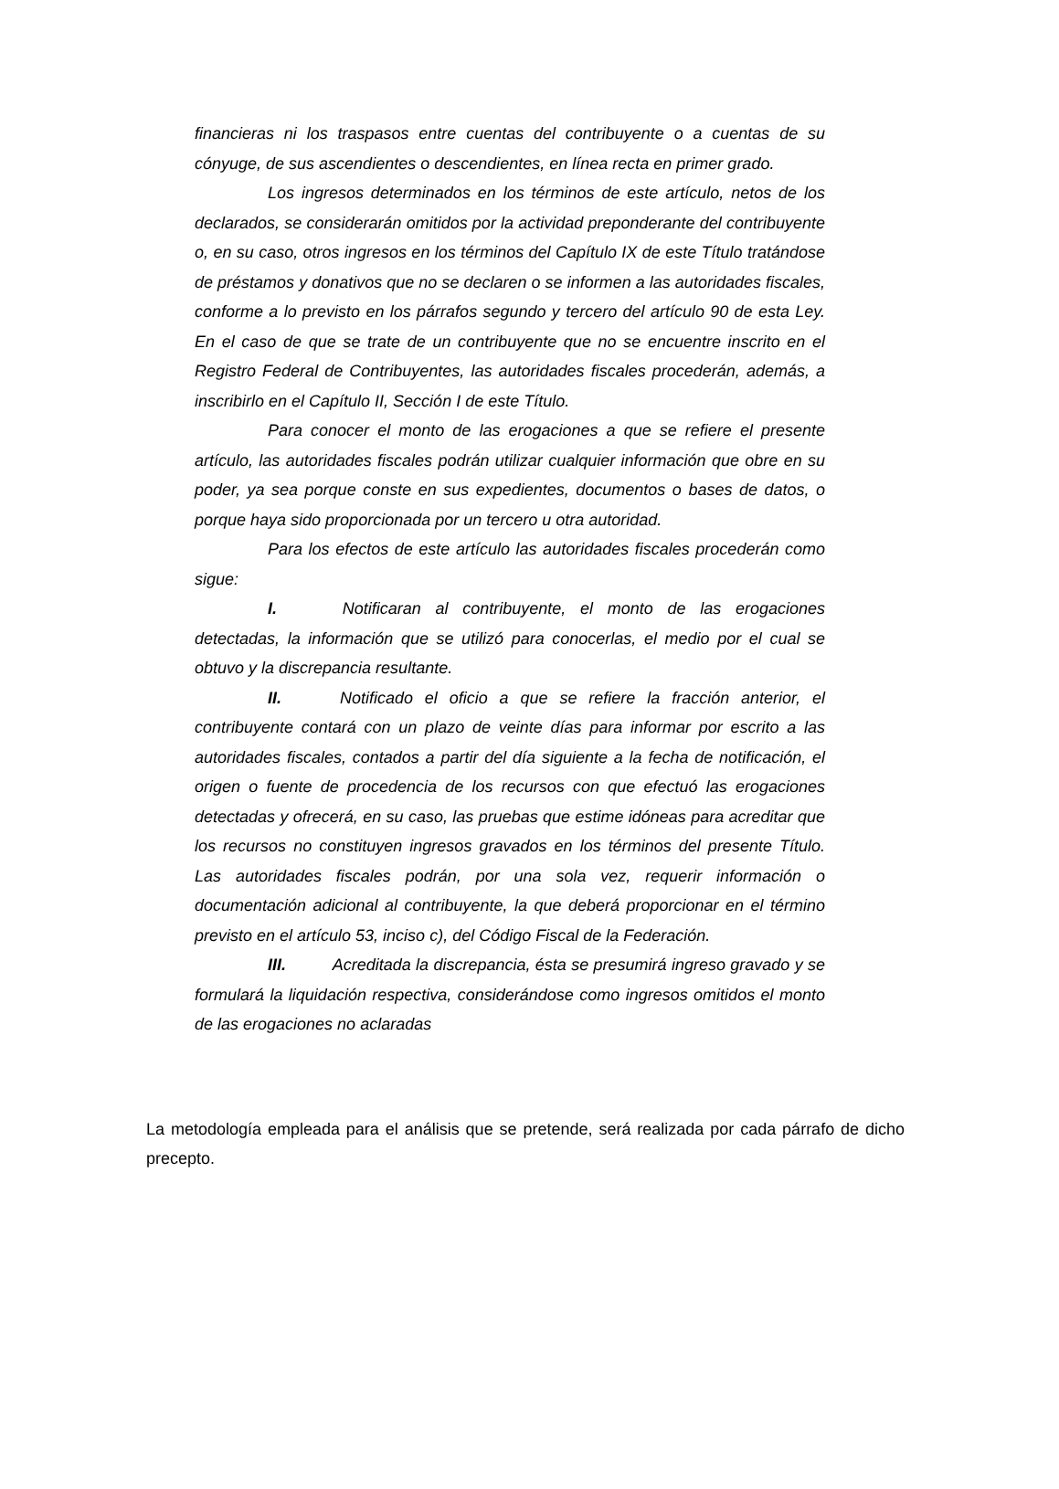financieras ni los traspasos entre cuentas del contribuyente o a cuentas de su cónyuge, de sus ascendientes o descendientes, en línea recta en primer grado.
Los ingresos determinados en los términos de este artículo, netos de los declarados, se considerarán omitidos por la actividad preponderante del contribuyente o, en su caso, otros ingresos en los términos del Capítulo IX de este Título tratándose de préstamos y donativos que no se declaren o se informen a las autoridades fiscales, conforme a lo previsto en los párrafos segundo y tercero del artículo 90 de esta Ley. En el caso de que se trate de un contribuyente que no se encuentre inscrito en el Registro Federal de Contribuyentes, las autoridades fiscales procederán, además, a inscribirlo en el Capítulo II, Sección I de este Título.
Para conocer el monto de las erogaciones a que se refiere el presente artículo, las autoridades fiscales podrán utilizar cualquier información que obre en su poder, ya sea porque conste en sus expedientes, documentos o bases de datos, o porque haya sido proporcionada por un tercero u otra autoridad.
Para los efectos de este artículo las autoridades fiscales procederán como sigue:
I. Notificaran al contribuyente, el monto de las erogaciones detectadas, la información que se utilizó para conocerlas, el medio por el cual se obtuvo y la discrepancia resultante.
II. Notificado el oficio a que se refiere la fracción anterior, el contribuyente contará con un plazo de veinte días para informar por escrito a las autoridades fiscales, contados a partir del día siguiente a la fecha de notificación, el origen o fuente de procedencia de los recursos con que efectuó las erogaciones detectadas y ofrecerá, en su caso, las pruebas que estime idóneas para acreditar que los recursos no constituyen ingresos gravados en los términos del presente Título. Las autoridades fiscales podrán, por una sola vez, requerir información o documentación adicional al contribuyente, la que deberá proporcionar en el término previsto en el artículo 53, inciso c), del Código Fiscal de la Federación.
III. Acreditada la discrepancia, ésta se presumirá ingreso gravado y se formulará la liquidación respectiva, considerándose como ingresos omitidos el monto de las erogaciones no aclaradas
La metodología empleada para el análisis que se pretende, será realizada por cada párrafo de dicho precepto.